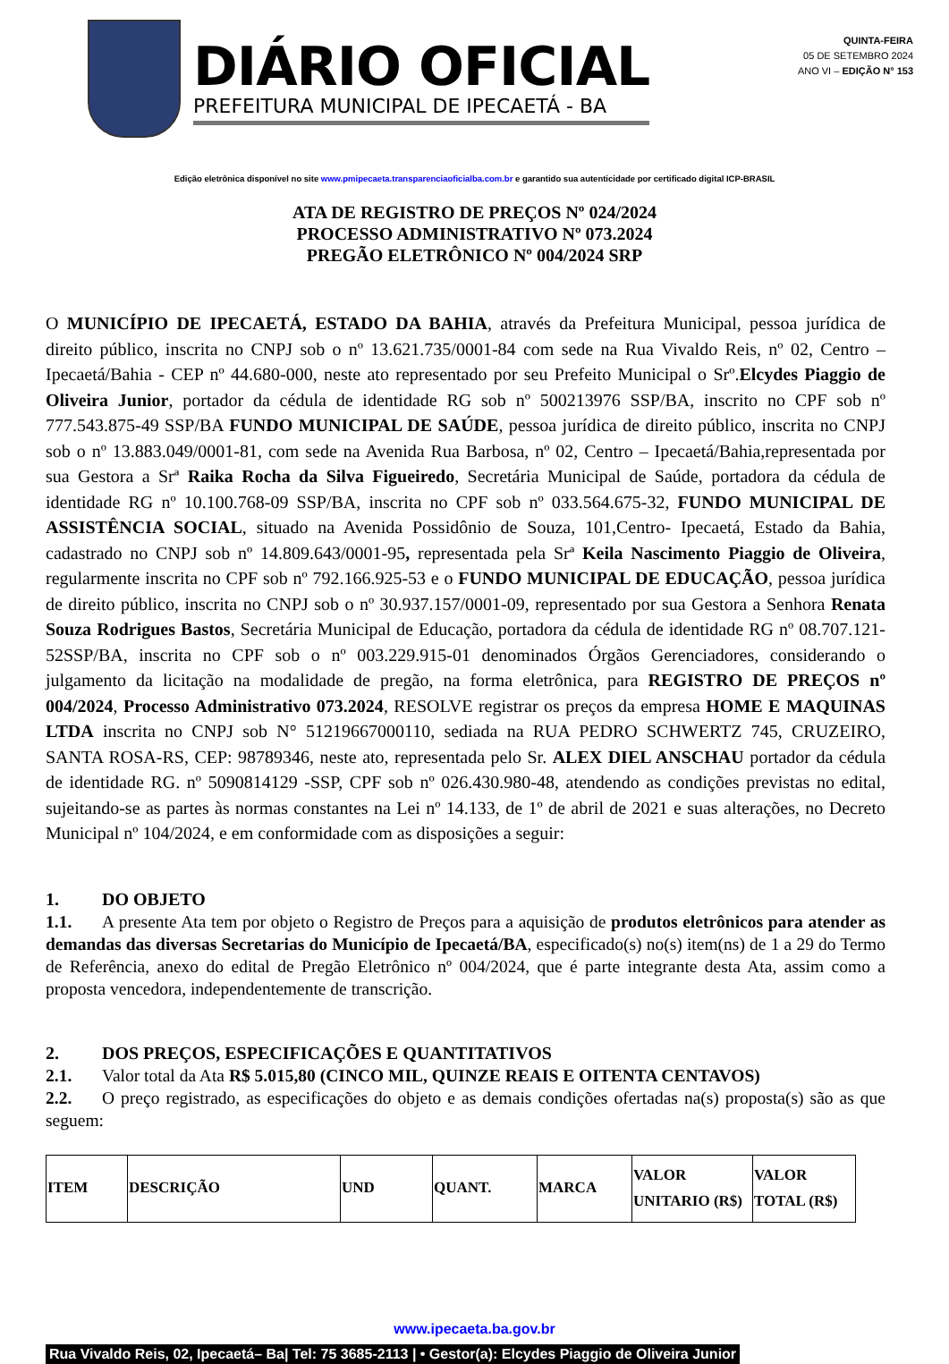DIÁRIO OFICIAL
PREFEITURA MUNICIPAL DE IPECAETÁ - BA
QUINTA-FEIRA
05 DE SETEMBRO 2024
ANO VI – EDIÇÃO N° 153
Edição eletrônica disponível no site www.pmipecaeta.transparenciaoficialba.com.br e garantido sua autenticidade por certificado digital ICP-BRASIL
ATA DE REGISTRO DE PREÇOS Nº 024/2024
PROCESSO ADMINISTRATIVO Nº 073.2024
PREGÃO ELETRÔNICO Nº 004/2024 SRP
O MUNICÍPIO DE IPECAETÁ, ESTADO DA BAHIA, através da Prefeitura Municipal, pessoa jurídica de direito público, inscrita no CNPJ sob o nº 13.621.735/0001-84 com sede na Rua Vivaldo Reis, nº 02, Centro – Ipecaetá/Bahia - CEP nº 44.680-000, neste ato representado por seu Prefeito Municipal o Srº.Elcydes Piaggio de Oliveira Junior, portador da cédula de identidade RG sob nº 500213976 SSP/BA, inscrito no CPF sob nº 777.543.875-49 SSP/BA FUNDO MUNICIPAL DE SAÚDE, pessoa jurídica de direito público, inscrita no CNPJ sob o nº 13.883.049/0001-81, com sede na Avenida Rua Barbosa, nº 02, Centro – Ipecaetá/Bahia,representada por sua Gestora a Srª Raika Rocha da Silva Figueiredo, Secretária Municipal de Saúde, portadora da cédula de identidade RG nº 10.100.768-09 SSP/BA, inscrita no CPF sob nº 033.564.675-32, FUNDO MUNICIPAL DE ASSISTÊNCIA SOCIAL, situado na Avenida Possidônio de Souza, 101,Centro- Ipecaetá, Estado da Bahia, cadastrado no CNPJ sob nº 14.809.643/0001-95, representada pela Srª Keila Nascimento Piaggio de Oliveira, regularmente inscrita no CPF sob nº 792.166.925-53 e o FUNDO MUNICIPAL DE EDUCAÇÃO, pessoa jurídica de direito público, inscrita no CNPJ sob o nº 30.937.157/0001-09, representado por sua Gestora a Senhora Renata Souza Rodrigues Bastos, Secretária Municipal de Educação, portadora da cédula de identidade RG nº 08.707.121-52SSP/BA, inscrita no CPF sob o nº 003.229.915-01 denominados Órgãos Gerenciadores, considerando o julgamento da licitação na modalidade de pregão, na forma eletrônica, para REGISTRO DE PREÇOS nº 004/2024, Processo Administrativo 073.2024, RESOLVE registrar os preços da empresa HOME E MAQUINAS LTDA inscrita no CNPJ sob N° 51219667000110, sediada na RUA PEDRO SCHWERTZ 745, CRUZEIRO, SANTA ROSA-RS, CEP: 98789346, neste ato, representada pelo Sr. ALEX DIEL ANSCHAU portador da cédula de identidade RG. nº 5090814129 -SSP, CPF sob nº 026.430.980-48, atendendo as condições previstas no edital, sujeitando-se as partes às normas constantes na Lei nº 14.133, de 1º de abril de 2021 e suas alterações, no Decreto Municipal nº 104/2024, e em conformidade com as disposições a seguir:
1. DO OBJETO
1.1. A presente Ata tem por objeto o Registro de Preços para a aquisição de produtos eletrônicos para atender as demandas das diversas Secretarias do Município de Ipecaetá/BA, especificado(s) no(s) item(ns) de 1 a 29 do Termo de Referência, anexo do edital de Pregão Eletrônico nº 004/2024, que é parte integrante desta Ata, assim como a proposta vencedora, independentemente de transcrição.
2. DOS PREÇOS, ESPECIFICAÇÕES E QUANTITATIVOS
2.1. Valor total da Ata R$ 5.015,80 (CINCO MIL, QUINZE REAIS E OITENTA CENTAVOS)
2.2. O preço registrado, as especificações do objeto e as demais condições ofertadas na(s) proposta(s) são as que seguem:
| ITEM | DESCRIÇÃO | UND | QUANT. | MARCA | VALOR UNITARIO (R$) | VALOR TOTAL (R$) |
| --- | --- | --- | --- | --- | --- | --- |
www.ipecaeta.ba.gov.br
Rua Vivaldo Reis, 02, Ipecaetá– Ba| Tel: 75 3685-2113 | • Gestor(a): Elcydes Piaggio de Oliveira Junior